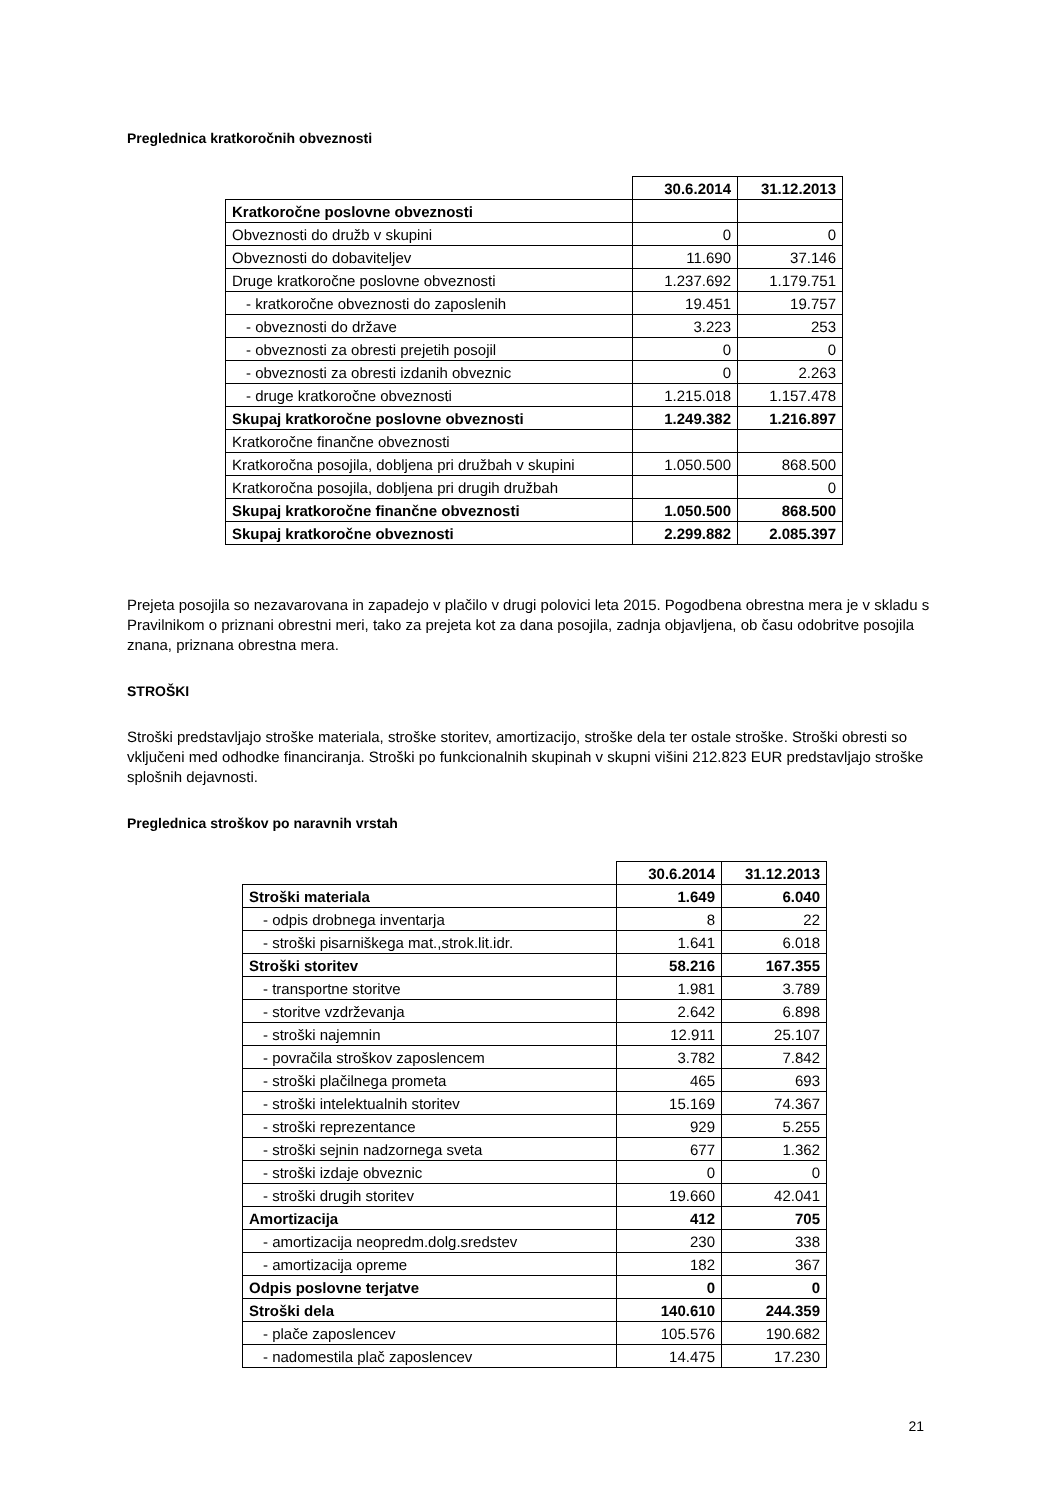Preglednica kratkoročnih obveznosti
| | 30.6.2014 | 31.12.2013 |
| Kratkoročne poslovne obveznosti | | |
| Obveznosti do družb v skupini | 0 | 0 |
| Obveznosti do dobaviteljev | 11.690 | 37.146 |
| Druge kratkoročne poslovne obveznosti | 1.237.692 | 1.179.751 |
| - kratkoročne obveznosti do zaposlenih | 19.451 | 19.757 |
| - obveznosti do države | 3.223 | 253 |
| - obveznosti za obresti prejetih posojil | 0 | 0 |
| - obveznosti za obresti izdanih obveznic | 0 | 2.263 |
| - druge kratkoročne obveznosti | 1.215.018 | 1.157.478 |
| Skupaj kratkoročne poslovne obveznosti | 1.249.382 | 1.216.897 |
| Kratkoročne finančne obveznosti | | |
| Kratkoročna posojila, dobljena pri družbah v skupini | 1.050.500 | 868.500 |
| Kratkoročna posojila, dobljena pri drugih družbah | | 0 |
| Skupaj kratkoročne finančne obveznosti | 1.050.500 | 868.500 |
| Skupaj kratkoročne obveznosti | 2.299.882 | 2.085.397 |
Prejeta posojila so nezavarovana in zapadejo v plačilo v drugi polovici leta 2015. Pogodbena obrestna mera je v skladu s Pravilnikom o priznani obrestni meri, tako za prejeta kot za dana posojila, zadnja objavljena, ob času odobritve posojila znana, priznana obrestna mera.
STROŠKI
Stroški predstavljajo stroške materiala, stroške storitev, amortizacijo, stroške dela ter ostale stroške. Stroški obresti so vključeni med odhodke financiranja. Stroški po funkcionalnih skupinah v skupni višini 212.823 EUR predstavljajo stroške splošnih dejavnosti.
Preglednica stroškov po naravnih vrstah
| | 30.6.2014 | 31.12.2013 |
| Stroški materiala | 1.649 | 6.040 |
| - odpis drobnega inventarja | 8 | 22 |
| - stroški pisarniškega mat.,strok.lit.idr. | 1.641 | 6.018 |
| Stroški storitev | 58.216 | 167.355 |
| - transportne storitve | 1.981 | 3.789 |
| - storitve vzdrževanja | 2.642 | 6.898 |
| - stroški najemnin | 12.911 | 25.107 |
| - povračila stroškov zaposlencem | 3.782 | 7.842 |
| - stroški plačilnega prometa | 465 | 693 |
| - stroški intelektualnih storitev | 15.169 | 74.367 |
| - stroški reprezentance | 929 | 5.255 |
| - stroški sejnin nadzornega sveta | 677 | 1.362 |
| - stroški izdaje obveznic | 0 | 0 |
| - stroški drugih storitev | 19.660 | 42.041 |
| Amortizacija | 412 | 705 |
| - amortizacija neopredm.dolg.sredstev | 230 | 338 |
| - amortizacija opreme | 182 | 367 |
| Odpis poslovne terjatve | 0 | 0 |
| Stroški dela | 140.610 | 244.359 |
| - plače zaposlencev | 105.576 | 190.682 |
| - nadomestila plač zaposlencev | 14.475 | 17.230 |
21